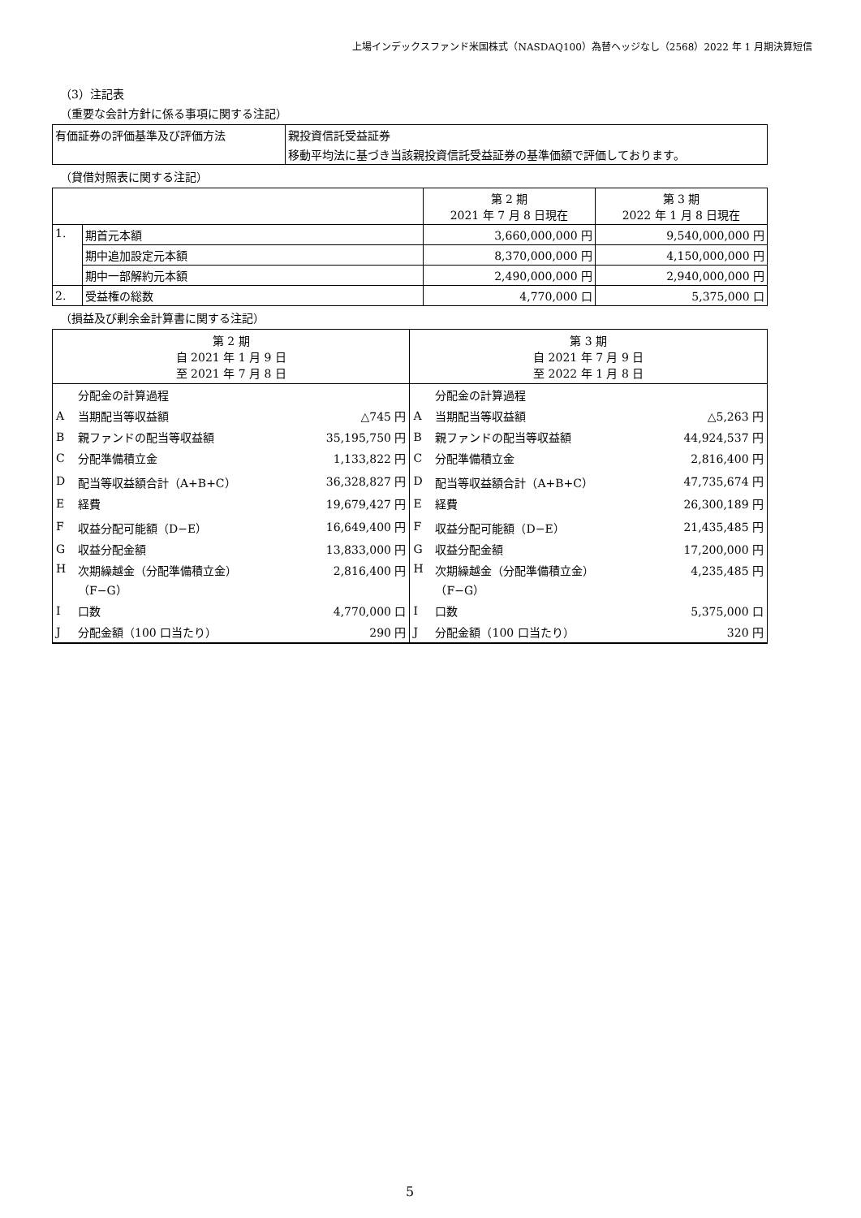上場インデックスファンド米国株式（NASDAQ100）為替ヘッジなし（2568）2022 年 1 月期決算短信
（3）注記表
（重要な会計方針に係る事項に関する注記）
| 有価証券の評価基準及び評価方法 | 親投資信託受益証券 |
| | 移動平均法に基づき当該親投資信託受益証券の基準価額で評価しております。 |
（貸借対照表に関する注記）
| | | 第 2 期 2021 年 7 月 8 日現在 | 第 3 期 2022 年 1 月 8 日現在 |
| --- | --- | --- | --- |
| 1. | 期首元本額 | 3,660,000,000 円 | 9,540,000,000 円 |
| | 期中追加設定元本額 | 8,370,000,000 円 | 4,150,000,000 円 |
| | 期中一部解約元本額 | 2,490,000,000 円 | 2,940,000,000 円 |
| 2. | 受益権の総数 | 4,770,000 口 | 5,375,000 口 |
（損益及び剰余金計算書に関する注記）
| 第 2 期 自 2021 年 1 月 9 日 至 2021 年 7 月 8 日 | | | 第 3 期 自 2021 年 7 月 9 日 至 2022 年 1 月 8 日 | | |
| | 分配金の計算過程 | | | 分配金の計算過程 | |
| A | 当期配当等収益額 | △745 円 | A | 当期配当等収益額 | △5,263 円 |
| B | 親ファンドの配当等収益額 | 35,195,750 円 | B | 親ファンドの配当等収益額 | 44,924,537 円 |
| C | 分配準備積立金 | 1,133,822 円 | C | 分配準備積立金 | 2,816,400 円 |
| D | 配当等収益額合計（A+B+C） | 36,328,827 円 | D | 配当等収益額合計（A+B+C） | 47,735,674 円 |
| E | 経費 | 19,679,427 円 | E | 経費 | 26,300,189 円 |
| F | 収益分配可能額（D−E） | 16,649,400 円 | F | 収益分配可能額（D−E） | 21,435,485 円 |
| G | 収益分配金額 | 13,833,000 円 | G | 収益分配金額 | 17,200,000 円 |
| H | 次期繰越金（分配準備積立金） （F−G） | 2,816,400 円 | H | 次期繰越金（分配準備積立金） （F−G） | 4,235,485 円 |
| I | 口数 | 4,770,000 口 | I | 口数 | 5,375,000 口 |
| J | 分配金額（100 口当たり） | 290 円 | J | 分配金額（100 口当たり） | 320 円 |
5